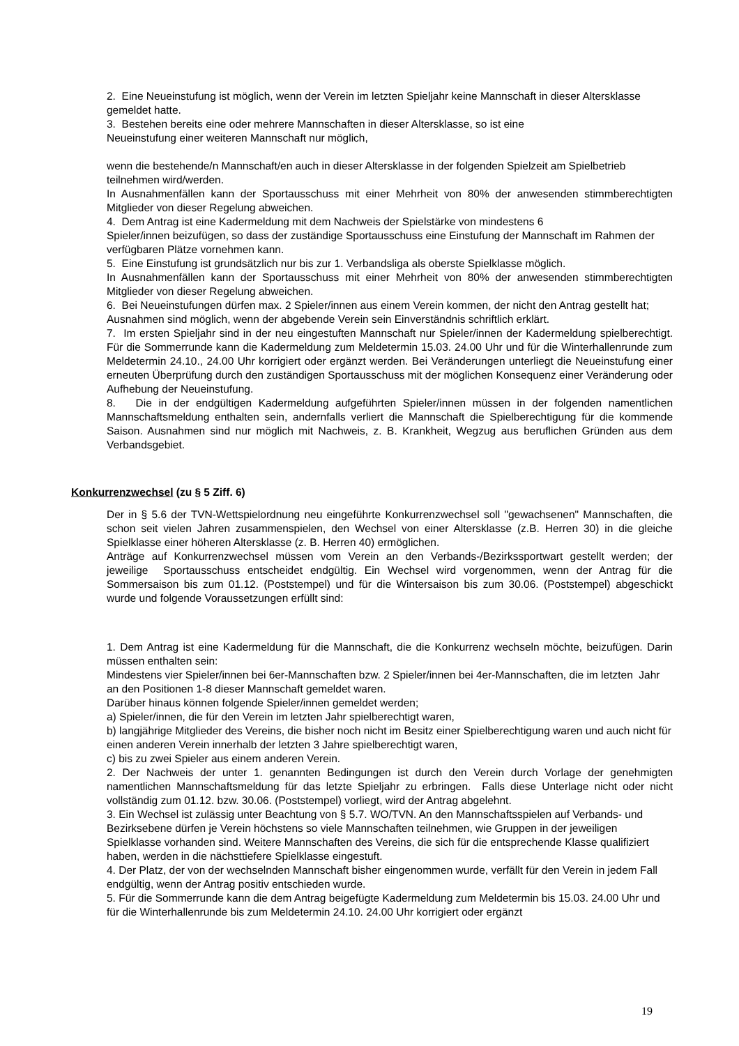2. Eine Neueinstufung ist möglich, wenn der Verein im letzten Spieljahr keine Mannschaft in dieser Altersklasse gemeldet hatte.
3. Bestehen bereits eine oder mehrere Mannschaften in dieser Altersklasse, so ist eine
Neueinstufung einer weiteren Mannschaft nur möglich,
wenn die bestehende/n Mannschaft/en auch in dieser Altersklasse in der folgenden Spielzeit am Spielbetrieb teilnehmen wird/werden.
In Ausnahmenfällen kann der Sportausschuss mit einer Mehrheit von 80% der anwesenden stimmberechtigten Mitglieder von dieser Regelung abweichen.
4. Dem Antrag ist eine Kadermeldung mit dem Nachweis der Spielstärke von mindestens 6
Spieler/innen beizufügen, so dass der zuständige Sportausschuss eine Einstufung der Mannschaft im Rahmen der verfügbaren Plätze vornehmen kann.
5. Eine Einstufung ist grundsätzlich nur bis zur 1. Verbandsliga als oberste Spielklasse möglich.
In Ausnahmenfällen kann der Sportausschuss mit einer Mehrheit von 80% der anwesenden stimmberechtigten Mitglieder von dieser Regelung abweichen.
6. Bei Neueinstufungen dürfen max. 2 Spieler/innen aus einem Verein kommen, der nicht den Antrag gestellt hat; Ausnahmen sind möglich, wenn der abgebende Verein sein Einverständnis schriftlich erklärt.
7. Im ersten Spieljahr sind in der neu eingestuften Mannschaft nur Spieler/innen der Kadermeldung spielberechtigt. Für die Sommerrunde kann die Kadermeldung zum Meldetermin 15.03. 24.00 Uhr und für die Winterhallenrunde zum Meldetermin 24.10., 24.00 Uhr korrigiert oder ergänzt werden. Bei Veränderungen unterliegt die Neueinstufung einer erneuten Überprüfung durch den zuständigen Sportausschuss mit der möglichen Konsequenz einer Veränderung oder Aufhebung der Neueinstufung.
8. Die in der endgültigen Kadermeldung aufgeführten Spieler/innen müssen in der folgenden namentlichen Mannschaftsmeldung enthalten sein, andernfalls verliert die Mannschaft die Spielberechtigung für die kommende Saison. Ausnahmen sind nur möglich mit Nachweis, z. B. Krankheit, Wegzug aus beruflichen Gründen aus dem Verbandsgebiet.
Konkurrenzwechsel (zu § 5 Ziff. 6)
Der in § 5.6 der TVN-Wettspielordnung neu eingeführte Konkurrenzwechsel soll "gewachsenen" Mannschaften, die schon seit vielen Jahren zusammenspielen, den Wechsel von einer Altersklasse (z.B. Herren 30) in die gleiche Spielklasse einer höheren Altersklasse (z. B. Herren 40) ermöglichen.
Anträge auf Konkurrenzwechsel müssen vom Verein an den Verbands-/Bezirkssportwart gestellt werden; der jeweilige Sportausschuss entscheidet endgültig. Ein Wechsel wird vorgenommen, wenn der Antrag für die Sommersaison bis zum 01.12. (Poststempel) und für die Wintersaison bis zum 30.06. (Poststempel) abgeschickt wurde und folgende Voraussetzungen erfüllt sind:
1. Dem Antrag ist eine Kadermeldung für die Mannschaft, die die Konkurrenz wechseln möchte, beizufügen. Darin müssen enthalten sein:
Mindestens vier Spieler/innen bei 6er-Mannschaften bzw. 2 Spieler/innen bei 4er-Mannschaften, die im letzten Jahr an den Positionen 1-8 dieser Mannschaft gemeldet waren.
Darüber hinaus können folgende Spieler/innen gemeldet werden;
a) Spieler/innen, die für den Verein im letzten Jahr spielberechtigt waren,
b) langjährige Mitglieder des Vereins, die bisher noch nicht im Besitz einer Spielberechtigung waren und auch nicht für einen anderen Verein innerhalb der letzten 3 Jahre spielberechtigt waren,
c) bis zu zwei Spieler aus einem anderen Verein.
2. Der Nachweis der unter 1. genannten Bedingungen ist durch den Verein durch Vorlage der genehmigten namentlichen Mannschaftsmeldung für das letzte Spieljahr zu erbringen. Falls diese Unterlage nicht oder nicht vollständig zum 01.12. bzw. 30.06. (Poststempel) vorliegt, wird der Antrag abgelehnt.
3. Ein Wechsel ist zulässig unter Beachtung von § 5.7. WO/TVN. An den Mannschaftsspielen auf Verbands- und Bezirksebene dürfen je Verein höchstens so viele Mannschaften teilnehmen, wie Gruppen in der jeweiligen Spielklasse vorhanden sind. Weitere Mannschaften des Vereins, die sich für die entsprechende Klasse qualifiziert haben, werden in die nächsttiefere Spielklasse eingestuft.
4. Der Platz, der von der wechselnden Mannschaft bisher eingenommen wurde, verfällt für den Verein in jedem Fall endgültig, wenn der Antrag positiv entschieden wurde.
5. Für die Sommerrunde kann die dem Antrag beigefügte Kadermeldung zum Meldetermin bis 15.03. 24.00 Uhr und für die Winterhallenrunde bis zum Meldetermin 24.10. 24.00 Uhr korrigiert oder ergänzt
19